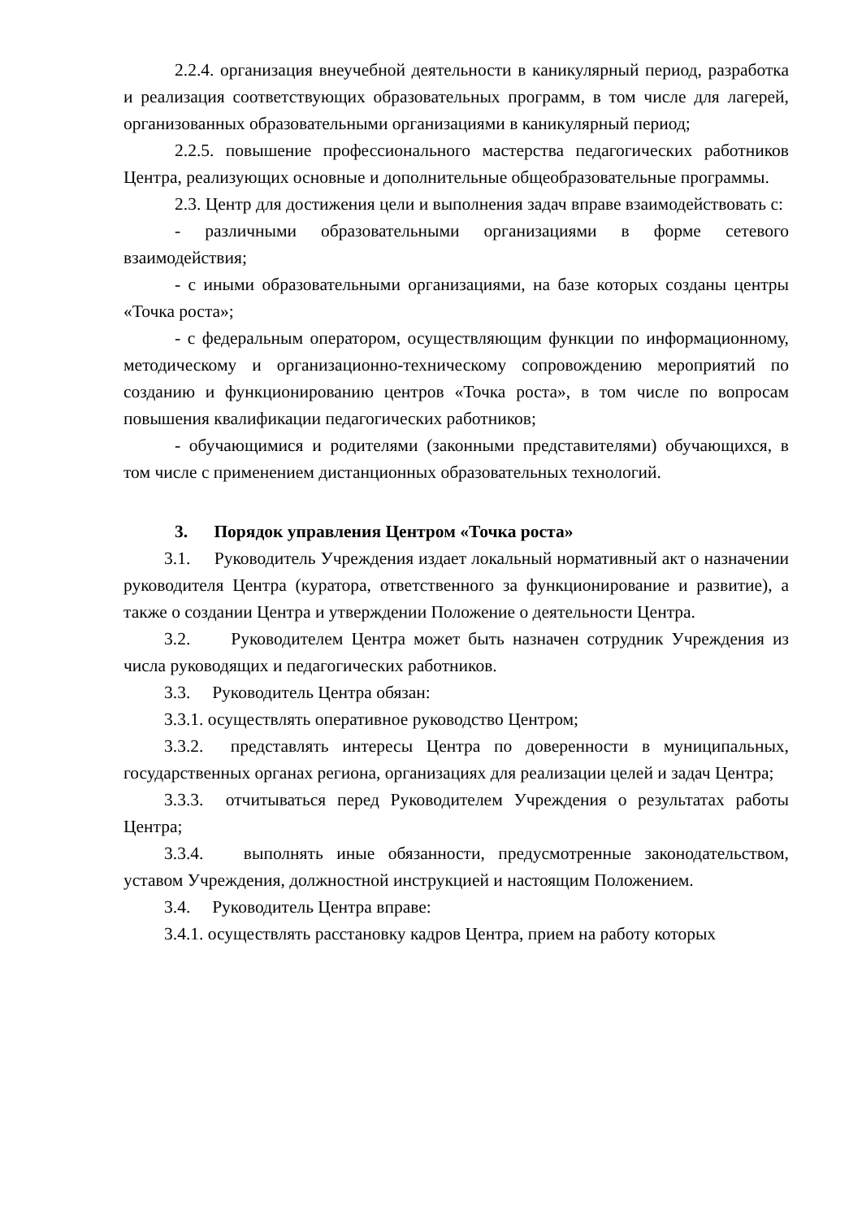2.2.4. организация внеучебной деятельности в каникулярный период, разработка и реализация соответствующих образовательных программ, в том числе для лагерей, организованных образовательными организациями в каникулярный период;
2.2.5. повышение профессионального мастерства педагогических работников Центра, реализующих основные и дополнительные общеобразовательные программы.
2.3. Центр для достижения цели и выполнения задач вправе взаимодействовать с:
- различными образовательными организациями в форме сетевого взаимодействия;
- с иными образовательными организациями, на базе которых созданы центры «Точка роста»;
- с федеральным оператором, осуществляющим функции по информационному, методическому и организационно-техническому сопровождению мероприятий по созданию и функционированию центров «Точка роста», в том числе по вопросам повышения квалификации педагогических работников;
- обучающимися и родителями (законными представителями) обучающихся, в том числе с применением дистанционных образовательных технологий.
3. Порядок управления Центром «Точка роста»
3.1. Руководитель Учреждения издает локальный нормативный акт о назначении руководителя Центра (куратора, ответственного за функционирование и развитие), а также о создании Центра и утверждении Положение о деятельности Центра.
3.2. Руководителем Центра может быть назначен сотрудник Учреждения из числа руководящих и педагогических работников.
3.3. Руководитель Центра обязан:
3.3.1. осуществлять оперативное руководство Центром;
3.3.2. представлять интересы Центра по доверенности в муниципальных, государственных органах региона, организациях для реализации целей и задач Центра;
3.3.3. отчитываться перед Руководителем Учреждения о результатах работы Центра;
3.3.4. выполнять иные обязанности, предусмотренные законодательством, уставом Учреждения, должностной инструкцией и настоящим Положением.
3.4. Руководитель Центра вправе:
3.4.1. осуществлять расстановку кадров Центра, прием на работу которых